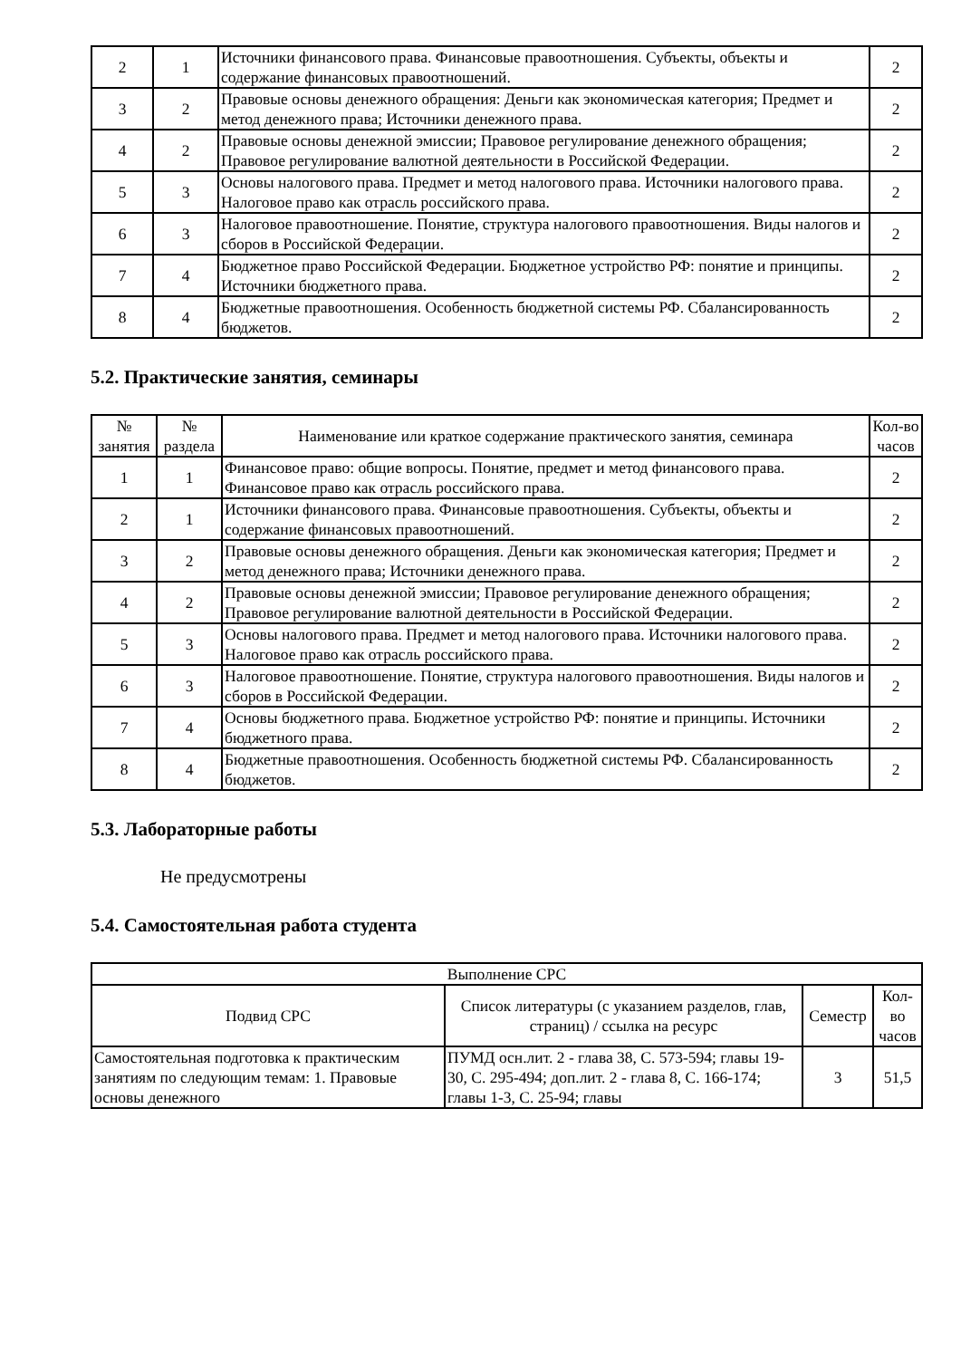| 2 | 1 | Источники финансового права. Финансовые правоотношения. Субъекты, объекты и содержание финансовых правоотношений. | 2 |
| 3 | 2 | Правовые основы денежного обращения: Деньги как экономическая категория; Предмет и метод денежного права; Источники денежного права. | 2 |
| 4 | 2 | Правовые основы денежной эмиссии; Правовое регулирование денежного обращения; Правовое регулирование валютной деятельности в Российской Федерации. | 2 |
| 5 | 3 | Основы налогового права. Предмет и метод налогового права. Источники налогового права. Налоговое право как отрасль российского права. | 2 |
| 6 | 3 | Налоговое правоотношение. Понятие, структура налогового правоотношения. Виды налогов и сборов в Российской Федерации. | 2 |
| 7 | 4 | Бюджетное право Российской Федерации. Бюджетное устройство РФ: понятие и принципы. Источники бюджетного права. | 2 |
| 8 | 4 | Бюджетные правоотношения. Особенность бюджетной системы РФ. Сбалансированность бюджетов. | 2 |
5.2. Практические занятия, семинары
| № занятия | № раздела | Наименование или краткое содержание практического занятия, семинара | Кол-во часов |
| --- | --- | --- | --- |
| 1 | 1 | Финансовое право: общие вопросы. Понятие, предмет и метод финансового права. Финансовое право как отрасль российского права. | 2 |
| 2 | 1 | Источники финансового права. Финансовые правоотношения. Субъекты, объекты и содержание финансовых правоотношений. | 2 |
| 3 | 2 | Правовые основы денежного обращения. Деньги как экономическая категория; Предмет и метод денежного права; Источники денежного права. | 2 |
| 4 | 2 | Правовые основы денежной эмиссии; Правовое регулирование денежного обращения; Правовое регулирование валютной деятельности в Российской Федерации. | 2 |
| 5 | 3 | Основы налогового права. Предмет и метод налогового права. Источники налогового права. Налоговое право как отрасль российского права. | 2 |
| 6 | 3 | Налоговое правоотношение. Понятие, структура налогового правоотношения. Виды налогов и сборов в Российской Федерации. | 2 |
| 7 | 4 | Основы бюджетного права. Бюджетное устройство РФ: понятие и принципы. Источники бюджетного права. | 2 |
| 8 | 4 | Бюджетные правоотношения. Особенность бюджетной системы РФ. Сбалансированность бюджетов. | 2 |
5.3. Лабораторные работы
Не предусмотрены
5.4. Самостоятельная работа студента
| Выполнение СРС | | | |
| --- | --- | --- | --- |
| Подвид СРС | Список литературы (с указанием разделов, глав, страниц) / ссылка на ресурс | Семестр | Кол-во часов |
| Самостоятельная подготовка к практическим занятиям по следующим темам: 1. Правовые основы денежного | ПУМД осн.лит. 2 - глава 38, С. 573-594; главы 19-30, С. 295-494; доп.лит. 2 - глава 8, С. 166-174; главы 1-3, С. 25-94; главы | 3 | 51,5 |